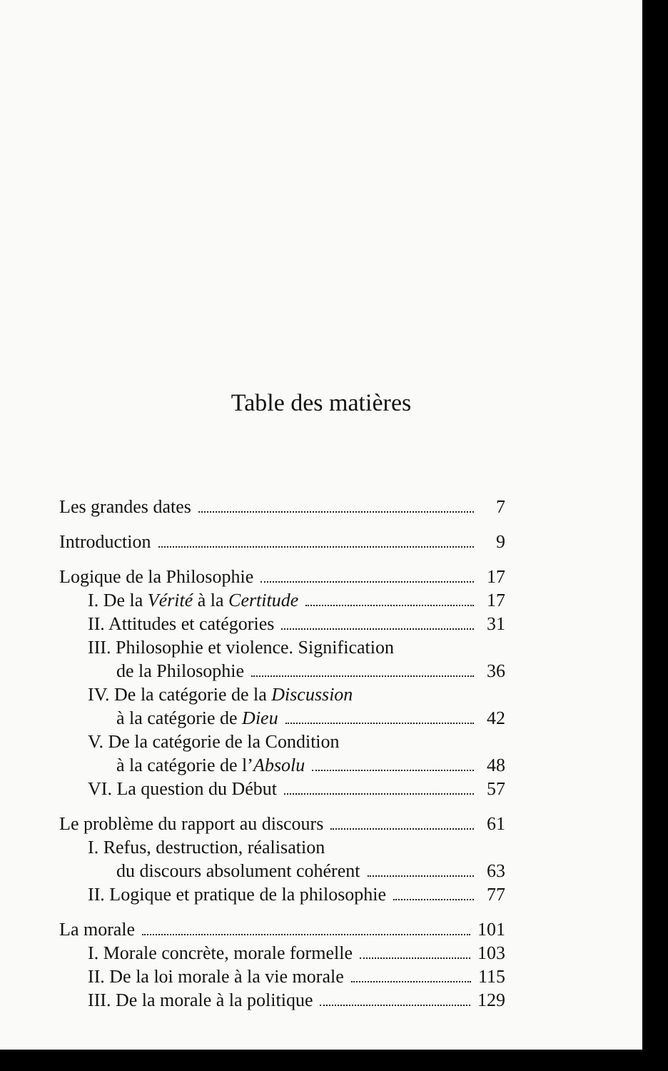Table des matières
Les grandes dates 7
Introduction 9
Logique de la Philosophie 17
I. De la Vérité à la Certitude 17
II. Attitudes et catégories 31
III. Philosophie et violence. Signification
de la Philosophie 36
IV. De la catégorie de la Discussion
à la catégorie de Dieu 42
V. De la catégorie de la Condition
à la catégorie de l’Absolu 48
VI. La question du Début 57
Le problème du rapport au discours 61
I. Refus, destruction, réalisation
du discours absolument cohérent 63
II. Logique et pratique de la philosophie 77
La morale 101
I. Morale concrète, morale formelle 103
II. De la loi morale à la vie morale 115
III. De la morale à la politique 129